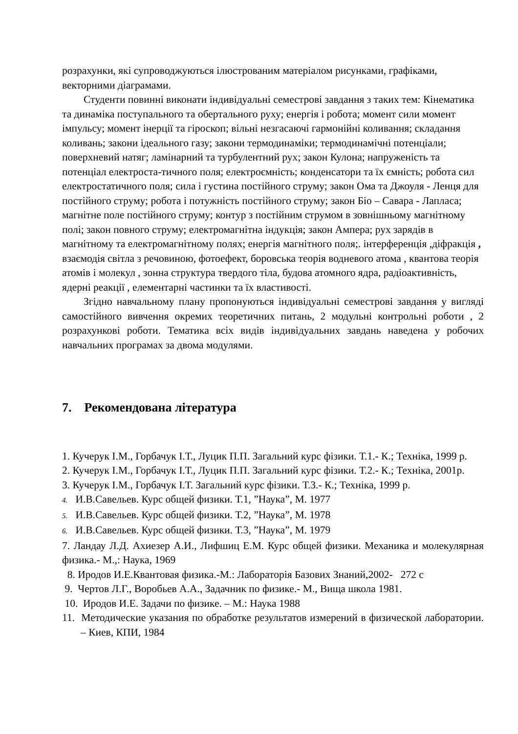розрахунки, які супроводжуються ілюстрованим матеріалом рисунками, графіками, векторними діаграмами.
Студенти повинні виконати індивідуальні семестрові завдання з таких тем: Кінематика та динаміка поступального та обертального руху; енергія і робота; момент сили момент імпульсу; момент інерції та гіроскоп; вільні незгасаючі гармонійні коливання; складання коливань; закони ідеального газу; закони термодинаміки; термодинамічні потенціали; поверхневий натяг; ламінарний та турбулентний рух; закон Кулона; напруженість та потенціал електроста-тичного поля; електроємність; конденсатори та їх ємність; робота сил електростатичного поля; сила і густина постійного струму; закон Ома та Джоуля - Ленця для постійного струму; робота і потужність постійного струму; закон Біо – Савара - Лапласа; магнітне поле постійного струму; контур з постійним струмом в зовнішньому магнітному полі; закон повного струму; електромагнітна індукція; закон Ампера; рух зарядів в магнітному та електромагнітному полях; енергія магнітного поля;. інтерференція ,діфракція , взаємодія світла з речовиною, фотоефект, боровська теорія водневого атома , квантова теорія атомів і молекул , зонна структура твердого тіла, будова атомного ядра, радіоактивність, ядерні реакції , елементарні частинки та їх властивості.
Згідно навчальному плану пропонуються індивідуальні семестрові завдання у вигляді самостійного вивчення окремих теоретичних питань, 2 модульні контрольні роботи , 2 розрахункові роботи. Тематика всіх видів індивідуальних завдань наведена у робочих навчальних програмах за двома модулями.
7. Рекомендована література
1. Кучерук І.М., Горбачук І.Т., Луцик П.П. Загальний курс фізики. Т.1.- К.; Техніка, 1999 р.
2. Кучерук І.М., Горбачук І.Т., Луцик П.П. Загальний курс фізики. Т.2.- К.; Техніка, 2001р.
3. Кучерук І.М., Горбачук І.Т. Загальний курс фізики. Т.3.- К.; Техніка, 1999 р.
4. И.В.Савельев. Курс общей физики. Т.1, ”Наука”, М. 1977
5. И.В.Савельев. Курс общей физики. Т.2, ”Наука”, М. 1978
6. И.В.Савельев. Курс общей физики. Т.3, ”Наука”, М. 1979
7. Ландау Л.Д. Ахиезер А.И., Лифшиц Е.М. Курс общей физики. Механика и молекулярная физика.- М.,: Наука, 1969
8. Иродов И.Е.Квантовая физика.-М.: Лабораторія Базових Знаний,2002- 272 с
9. Чертов Л.Г., Воробьев А.А., Задачник по физике.- М., Вища школа 1981.
10. Иродов И.Е. Задачи по физике. – М.: Наука 1988
11. Методические указания по обработке результатов измерений в физической лаборатории. – Киев, КПИ, 1984